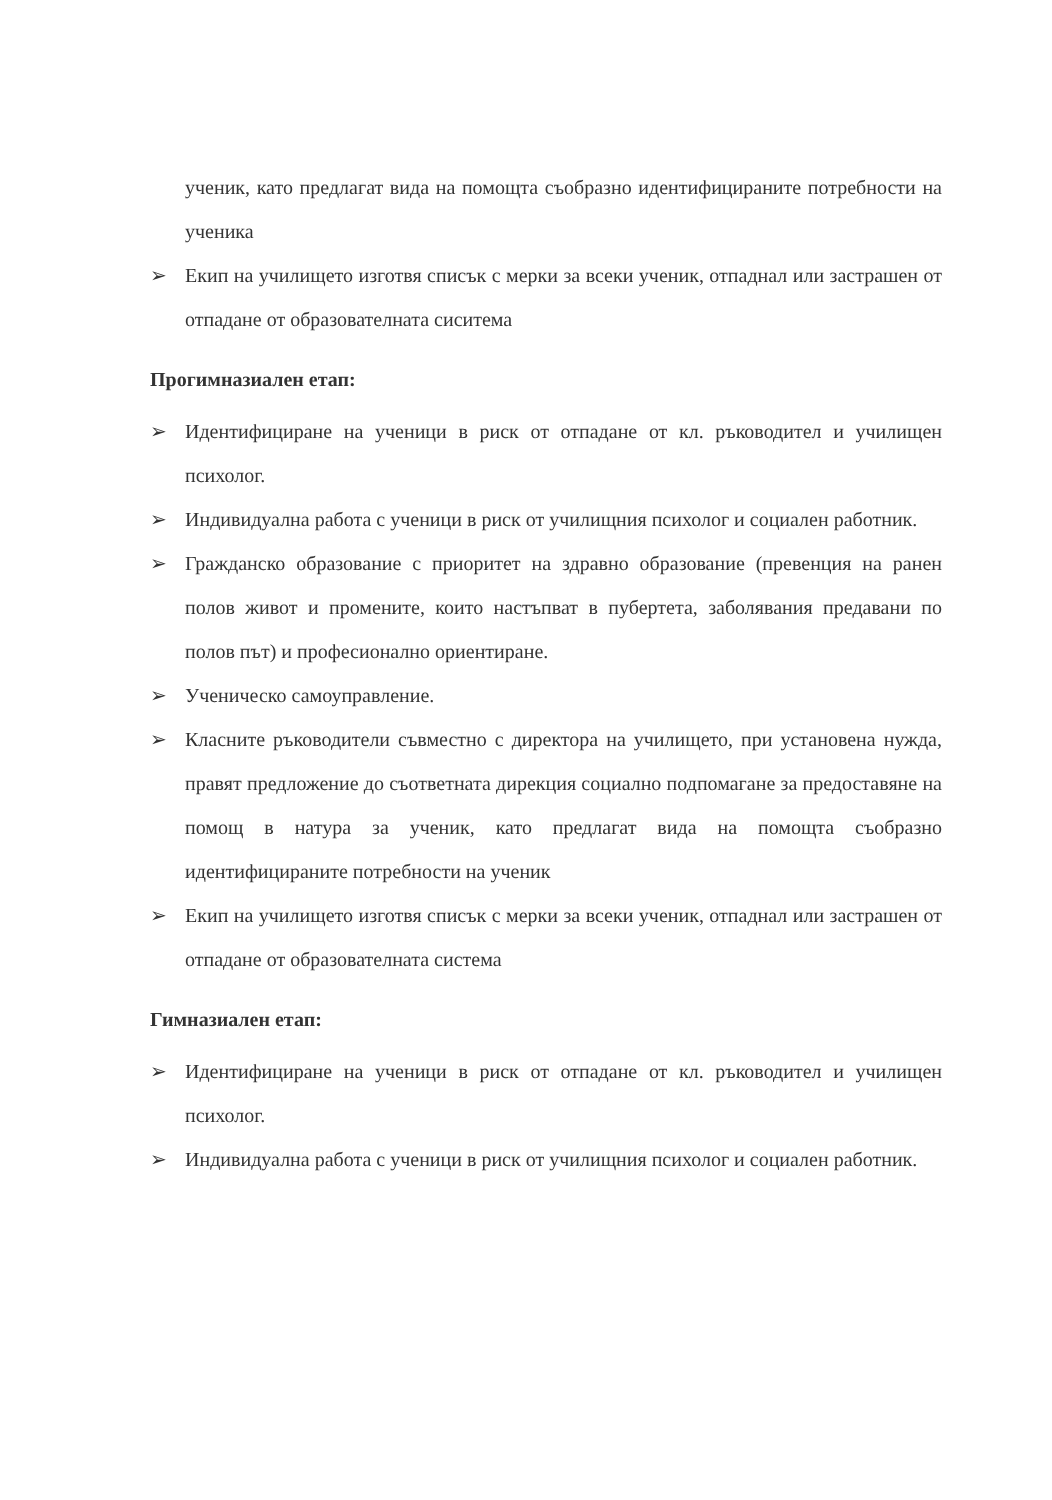ученик, като предлагат вида на помощта съобразно идентифицираните потребности на ученика
➢ Екип на училището изготвя списък с мерки за всеки ученик, отпаднал или застрашен от отпадане от образователната сиситема
Прогимназиален етап:
➢ Идентифициране на ученици в риск от отпадане от кл. ръководител и училищен психолог.
➢ Индивидуална работа с ученици в риск от училищния психолог и социален работник.
➢ Гражданско образование с приоритет на здравно образование (превенция на ранен полов живот и промените, които настъпват в пубертета, заболявания предавани по полов път) и професионално ориентиране.
➢ Ученическо самоуправление.
➢ Класните ръководители съвместно с директора на училището, при установена нужда, правят предложение до съответната дирекция социално подпомагане за предоставяне на помощ в натура за ученик, като предлагат вида на помощта съобразно идентифицираните потребности на ученик
➢ Екип на училището изготвя списък с мерки за всеки ученик, отпаднал или застрашен от отпадане от образователната система
Гимназиален етап:
➢ Идентифициране на ученици в риск от отпадане от кл. ръководител и училищен психолог.
➢ Индивидуална работа с ученици в риск от училищния психолог и социален работник.